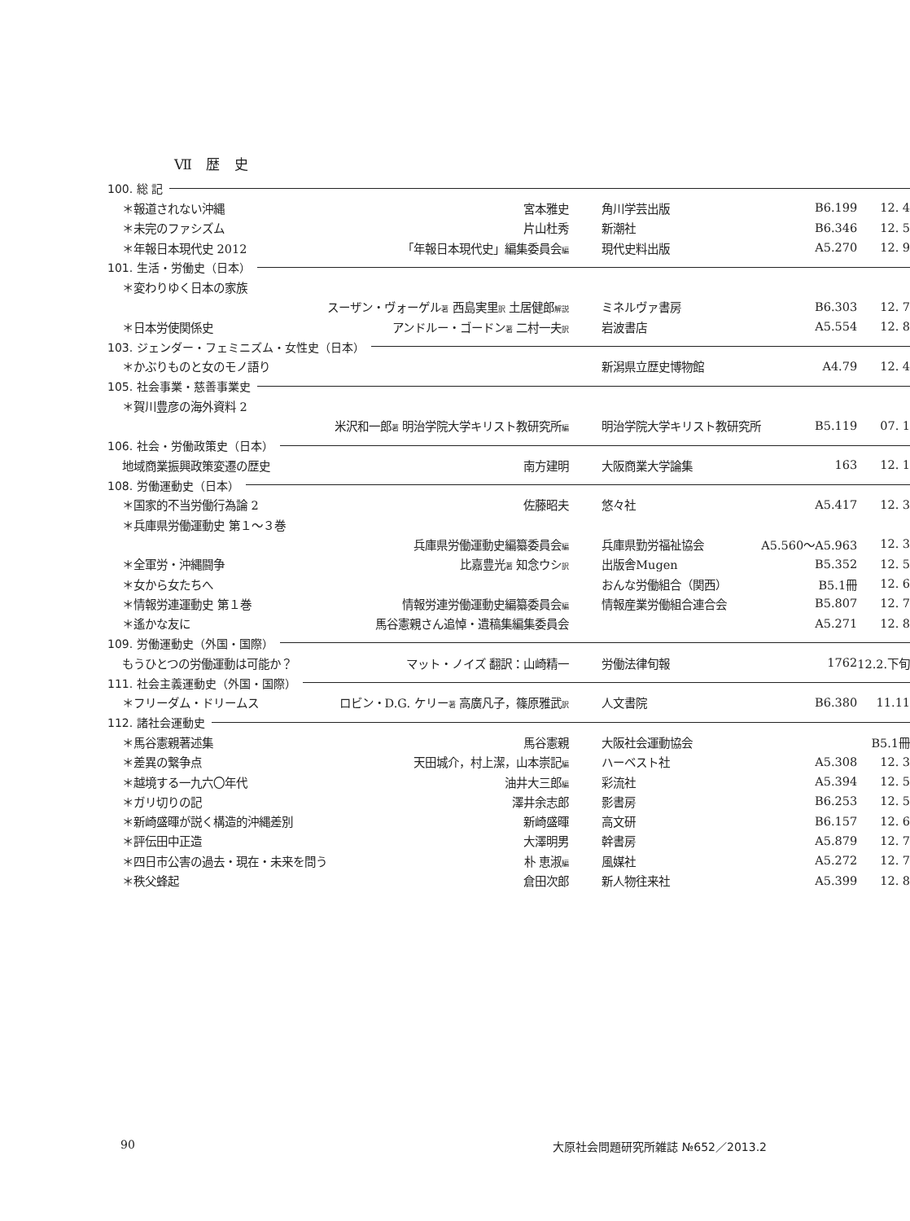Ⅶ 歴 史
| 100. 総 記 | | | | |
| ＊報道されない沖縄 | 宮本雅史 | 角川学芸出版 | B6.199 | 12. 4 |
| ＊未完のファシズム | 片山杜秀 | 新潮社 | B6.346 | 12. 5 |
| ＊年報日本現代史 2012 | 「年報日本現代史」編集委員会 編 | 現代史料出版 | A5.270 | 12. 9 |
| 101. 生活・労働史（日本） | | | | |
| ＊変わりゆく日本の家族 | | | | |
| | スーザン・ヴォーゲル 著 西島実里 訳 土居健郎 解説 | ミネルヴァ書房 | B6.303 | 12. 7 |
| ＊日本労使関係史 | アンドルー・ゴードン 著 二村一夫 訳 | 岩波書店 | A5.554 | 12. 8 |
| 103. ジェンダー・フェミニズム・女性史（日本） | | | | |
| ＊かぶりものと女のモノ語り | | 新潟県立歴史博物館 | A4.79 | 12. 4 |
| 105. 社会事業・慈善事業史 | | | | |
| ＊賀川豊彦の海外資料 2 | | | | |
| | 米沢和一郎 著 明治学院大学キリスト教研究所 編 | 明治学院大学キリスト教研究所 | B5.119 | 07. 1 |
| 106. 社会・労働政策史（日本） | | | | |
| 地域商業振興政策変遷の歴史 | 南方建明 | 大阪商業大学論集 | 163 | 12. 1 |
| 108. 労働運動史（日本） | | | | |
| ＊国家的不当労働行為論 2 | 佐藤昭夫 | 悠々社 | A5.417 | 12. 3 |
| ＊兵庫県労働運動史 第１〜３巻 | | | | |
| | 兵庫県労働運動史編纂委員会 編 | 兵庫県勤労福祉協会 | A5.560〜A5.963 | 12. 3 |
| ＊全軍労・沖縄闘争 | 比嘉豊光 著 知念ウシ 訳 | 出版舎Mugen | B5.352 | 12. 5 |
| ＊女から女たちへ | | おんな労働組合（関西） | B5.1冊 | 12. 6 |
| ＊情報労連運動史 第１巻 | 情報労連労働運動史編纂委員会 編 | 情報産業労働組合連合会 | B5.807 | 12. 7 |
| ＊遙かな友に | 馬谷憲親さん追悼・遺稿集編集委員会 | | A5.271 | 12. 8 |
| 109. 労働運動史（外国・国際） | | | | |
| もうひとつの労働運動は可能か？ | マット・ノイズ 翻訳：山崎精一 | 労働法律旬報 | 1762 | 12.2.下旬 |
| 111. 社会主義運動史（外国・国際） | | | | |
| ＊フリーダム・ドリームス | ロビン・D.G. ケリー 著 高廣凡子，篠原雅武 訳 | 人文書院 | B6.380 | 11.11 |
| 112. 諸社会運動史 | | | | |
| ＊馬谷憲親著述集 | 馬谷憲親 | 大阪社会運動協会 | | B5.1冊 |
| ＊差異の繋争点 | 天田城介，村上潔，山本崇記 編 | ハーベスト社 | A5.308 | 12. 3 |
| ＊越境する一九六〇年代 | 油井大三郎 編 | 彩流社 | A5.394 | 12. 5 |
| ＊ガリ切りの記 | 澤井余志郎 | 影書房 | B6.253 | 12. 5 |
| ＊新崎盛暉が説く構造的沖縄差別 | 新崎盛暉 | 高文研 | B6.157 | 12. 6 |
| ＊評伝田中正造 | 大澤明男 | 幹書房 | A5.879 | 12. 7 |
| ＊四日市公害の過去・現在・未来を問う | 朴 恵淑 編 | 風媒社 | A5.272 | 12. 7 |
| ＊秩父蜂起 | 倉田次郎 | 新人物往来社 | A5.399 | 12. 8 |
90 大原社会問題研究所雑誌 №652／2013.2